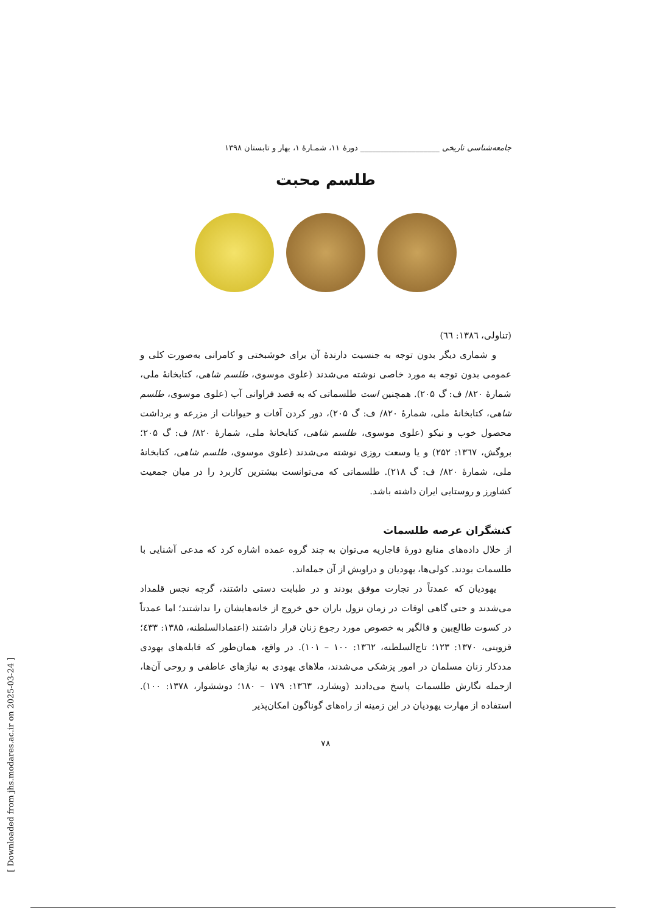جامعه‌شناسی تاریخی ____________________ دورهٔ ۱۱، شمـارهٔ ۱، بهار و تابستان ۱۳۹۸
طلسم محبت
(تناولی، ۱۳۸٦: ٦٦)
و شماری دیگر بدون توجه به جنسیت دارندهٔ آن برای خوشبختی و کامرانی به‌صورت کلی و عمومی بدون توجه به مورد خاصی نوشته می‌شدند (علوی موسوی، طلسم شاهی، کتابخانهٔ ملی، شمارهٔ ۸۲۰/ ف: گ ۲۰۵). همچنین است طلسماتی که به قصد فراوانی آب (علوی موسوی، طلسم شاهی، کتابخانهٔ ملی، شمارهٔ ۸۲۰/ ف: گ ۲۰۵)، دور کردن آفات و حیوانات از مزرعه و برداشت محصول خوب و نیکو (علوی موسوی، طلسم شاهی، کتابخانهٔ ملی، شمارهٔ ۸۲۰/ ف: گ ۲۰۵؛ بروگش، ۱۳٦۷: ۲۵۲) و یا وسعت روزی نوشته می‌شدند (علوی موسوی، طلسم شاهی، کتابخانهٔ ملی، شمارهٔ ۸۲۰/ ف: گ ۲۱۸). طلسماتی که می‌توانست بیشترین کاربرد را در میان جمعیت کشاورز و روستایی ایران داشته باشد.
کنشگران عرصه طلسمات
از خلال داده‌های منابع دورهٔ قاجاریه می‌توان به چند گروه عمده اشاره کرد که مدعی آشنایی با طلسمات بودند. کولی‌ها، یهودیان و دراویش از آن جمله‌اند.
یهودیان که عمدتاً در تجارت موفق بودند و در طبابت دستی داشتند، گرچه نجس قلمداد می‌شدند و حتی گاهی اوقات در زمان نزول باران حق خروج از خانه‌هایشان را نداشتند؛ اما عمدتاً در کسوت طالع‌بین و فالگیر به خصوص مورد رجوع زنان قرار داشتند (اعتمادالسلطنه، ۱۳۸۵: ٤۳۳؛ قزوینی، ۱۳۷۰: ۱۲۳؛ تاج‌السلطنه، ۱۳٦۲: ۱۰۰ – ۱۰۱). در واقع، همان‌طور که قابله‌های یهودی مددکار زنان مسلمان در امور پزشکی می‌شدند، ملاهای یهودی به نیازهای عاطفی و روحی آن‌ها، ازجمله نگارش طلسمات پاسخ می‌دادند (ویشارد، ۱۳٦۳: ۱۷۹ – ۱۸۰؛ دوششوار، ۱۳۷۸: ۱۰۰). استفاده از مهارت یهودیان در این زمینه از راه‌های گوناگون امکان‌پذیر
۷۸
[ Downloaded from jhs.modares.ac.ir on 2025-03-24 ]